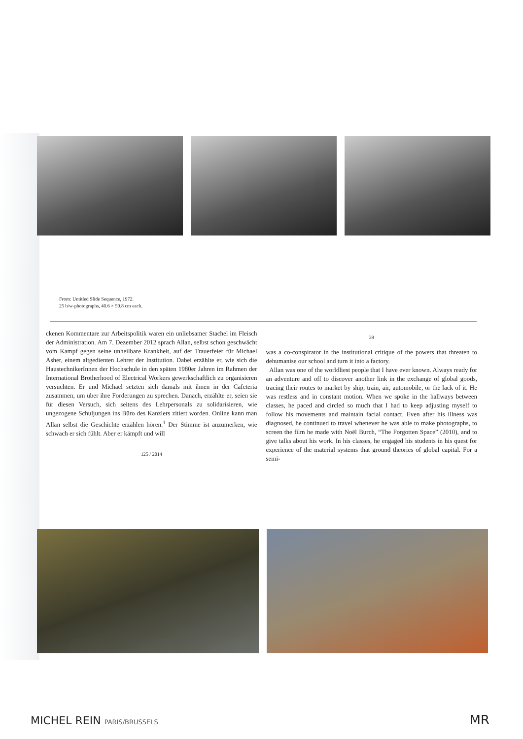From: Untitled Slide Sequence, 1972.
25 b/w-photographs, 40.6 × 50.8 cm each.
ckenen Kommentare zur Arbeitspolitik waren ein unliebsamer Stachel im Fleisch der Administration. Am 7. Dezember 2012 sprach Allan, selbst schon geschwächt vom Kampf gegen seine unheilbare Krankheit, auf der Trauerfeier für Michael Asher, einem altgedienten Lehrer der Institution. Dabei erzählte er, wie sich die HaustechnikerInnen der Hochschule in den späten 1980er Jahren im Rahmen der International Brotherhood of Electrical Workers gewerkschaftlich zu organisieren versuchten. Er und Michael setzten sich damals mit ihnen in der Cafeteria zusammen, um über ihre Forderungen zu sprechen. Danach, erzählte er, seien sie für diesen Versuch, sich seitens des Lehrpersonals zu solidarisieren, wie ungezogene Schuljungen ins Büro des Kanzlers zitiert worden. Online kann man Allan selbst die Geschichte erzählen hören.<sup>1</sup> Der Stimme ist anzumerken, wie schwach er sich fühlt. Aber er kämpft und will
125 / 2014
39
was a co-conspirator in the institutional critique of the powers that threaten to dehumanise our school and turn it into a factory.
Allan was one of the worldliest people that I have ever known. Always ready for an adventure and off to discover another link in the exchange of global goods, tracing their routes to market by ship, train, air, automobile, or the lack of it. He was restless and in constant motion. When we spoke in the hallways between classes, he paced and circled so much that I had to keep adjusting myself to follow his movements and maintain facial contact. Even after his illness was diagnosed, he continued to travel whenever he was able to make photographs, to screen the film he made with Noël Burch, “The Forgotten Space” (2010), and to give talks about his work. In his classes, he engaged his students in his quest for experience of the material systems that ground theories of global capital. For a semi-
MICHEL REIN PARIS/BRUSSELS MR